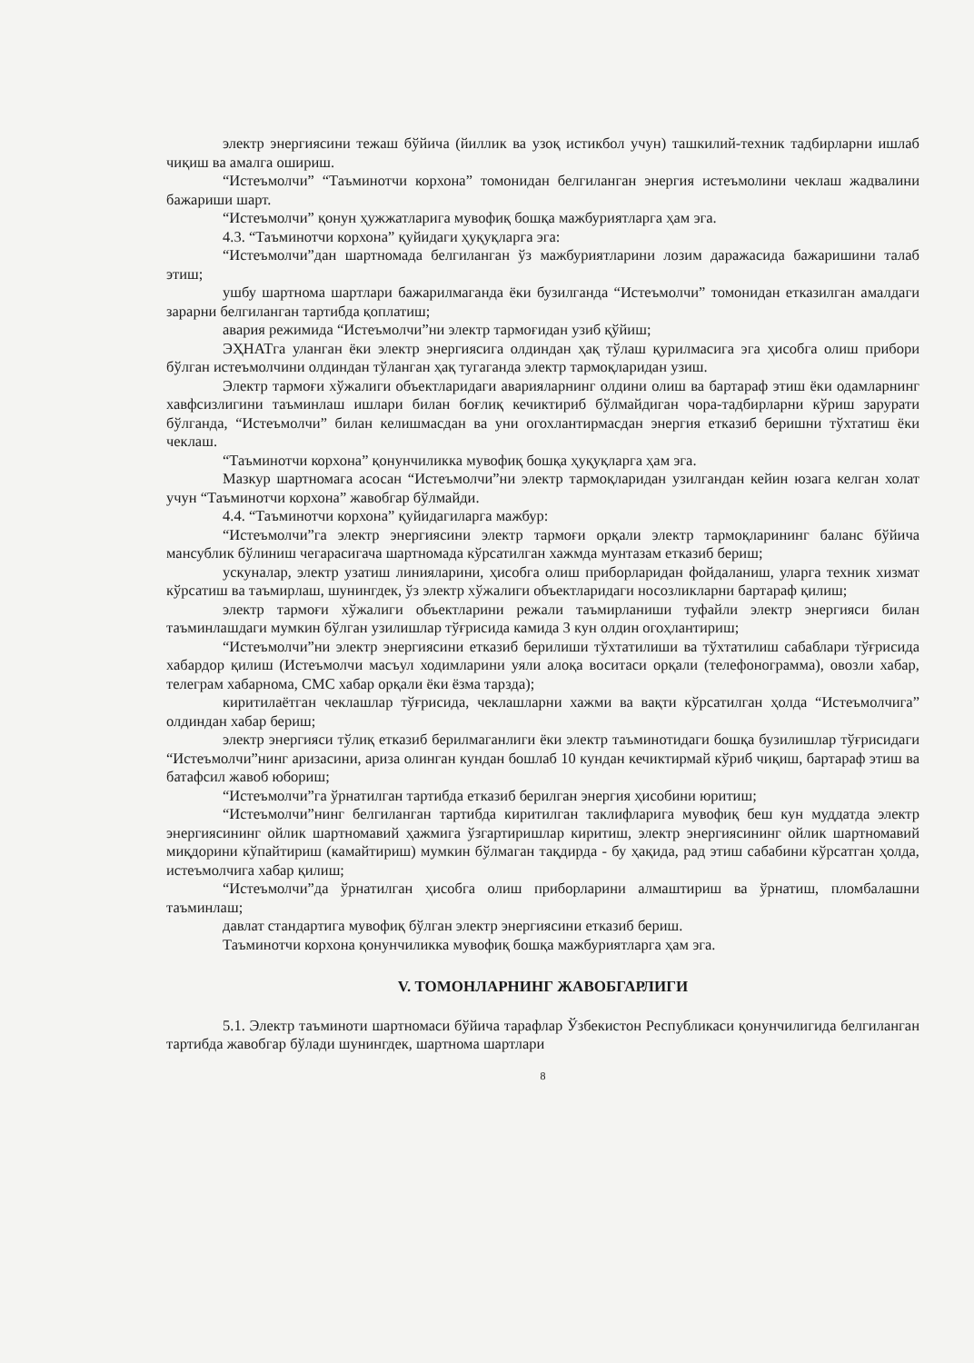электр энергиясини тежаш бўйича (йиллик ва узоқ истикбол учун) ташкилий-техник тадбирларни ишлаб чиқиш ва амалга ошириш.
“Истеъмолчи” “Таъминотчи корхона” томонидан белгиланган энергия истеъмолини чеклаш жадвалини бажариши шарт.
“Истеъмолчи” қонун ҳужжатларига мувофиқ бошқа мажбуриятларга ҳам эга.
4.3. “Таъминотчи корхона” қуйидаги ҳуқуқларга эга:
“Истеъмолчи”дан шартномада белгиланган ўз мажбуриятларини лозим даражасида бажаришини талаб этиш;
ушбу шартнома шартлари бажарилмаганда ёки бузилганда “Истеъмолчи” томонидан етказилган амалдаги зарарни белгиланган тартибда қоплатиш;
авария режимида “Истеъмолчи”ни электр тармоғидан узиб қўйиш;
ЭҲНАТга уланган ёки электр энергиясига олдиндан ҳақ тўлаш қурилмасига эга ҳисобга олиш прибори бўлган истеъмолчини олдиндан тўланган ҳақ тугаганда электр тармоқларидан узиш.
Электр тармоғи хўжалиги объектларидаги аварияларнинг олдини олиш ва бартараф этиш ёки одамларнинг хавфсизлигини таъминлаш ишлари билан боғлиқ кечиктириб бўлмайдиган чора-тадбирларни кўриш зарурати бўлганда, “Истеъмолчи” билан келишмасдан ва уни огохлантирмасдан энергия етказиб беришни тўхтатиш ёки чеклаш.
“Таъминотчи корхона” қонунчиликка мувофиқ бошқа ҳуқуқларга ҳам эга.
Мазкур шартномага асосан “Истеъмолчи”ни электр тармоқларидан узилгандан кейин юзага келган холат учун “Таъминотчи корхона” жавобгар бўлмайди.
4.4. “Таъминотчи корхона” қуйидагиларга мажбур:
“Истеъмолчи”га электр энергиясини электр тармоғи орқали электр тармоқларининг баланс бўйича мансублик бўлиниш чегарасигача шартномада кўрсатилган хажмда мунтазам етказиб бериш;
ускуналар, электр узатиш линияларини, ҳисобга олиш приборларидан фойдаланиш, уларга техник хизмат кўрсатиш ва таъмирлаш, шунингдек, ўз электр хўжалиги объектларидаги носозликларни бартараф қилиш;
электр тармоғи хўжалиги объектларини режали таъмирланиши туфайли электр энергияси билан таъминлашдаги мумкин бўлган узилишлар тўғрисида камида 3 кун олдин огоҳлантириш;
“Истеъмолчи”ни электр энергиясини етказиб берилиши тўхтатилиши ва тўхтатилиш сабаблари тўғрисида хабардор қилиш (Истеъмолчи масъул ходимларини уяли алоқа воситаси орқали (телефонограмма), овозли хабар, телеграм хабарнома, СМС хабар орқали ёки ёзма тарзда);
киритилаётган чеклашлар тўғрисида, чеклашларни хажми ва вақти кўрсатилган ҳолда “Истеъмолчига” олдиндан хабар бериш;
электр энергияси тўлиқ етказиб берилмаганлиги ёки электр таъминотидаги бошқа бузилишлар тўғрисидаги “Истеъмолчи”нинг аризасини, ариза олинган кундан бошлаб 10 кундан кечиктирмай кўриб чиқиш, бартараф этиш ва батафсил жавоб юбориш;
“Истеъмолчи”га ўрнатилган тартибда етказиб берилган энергия ҳисобини юритиш;
“Истеъмолчи”нинг белгиланган тартибда киритилган таклифларига мувофиқ беш кун муддатда электр энергиясининг ойлик шартномавий ҳажмига ўзгартиришлар киритиш, электр энергиясининг ойлик шартномавий миқдорини кўпайтириш (камайтириш) мумкин бўлмаган тақдирда - бу ҳақида, рад этиш сабабини кўрсатган ҳолда, истеъмолчига хабар қилиш;
“Истеъмолчи”да ўрнатилган ҳисобга олиш приборларини алмаштириш ва ўрнатиш, пломбалашни таъминлаш;
давлат стандартига мувофиқ бўлган электр энергиясини етказиб бериш.
Таъминотчи корхона қонунчиликка мувофиқ бошқа мажбуриятларга ҳам эга.
V. ТОМОНЛАРНИНГ ЖАВОБГАРЛИГИ
5.1. Электр таъминоти шартномаси бўйича тарафлар Ўзбекистон Республикаси қонунчилигида белгиланган тартибда жавобгар бўлади шунингдек, шартнома шартлари
8